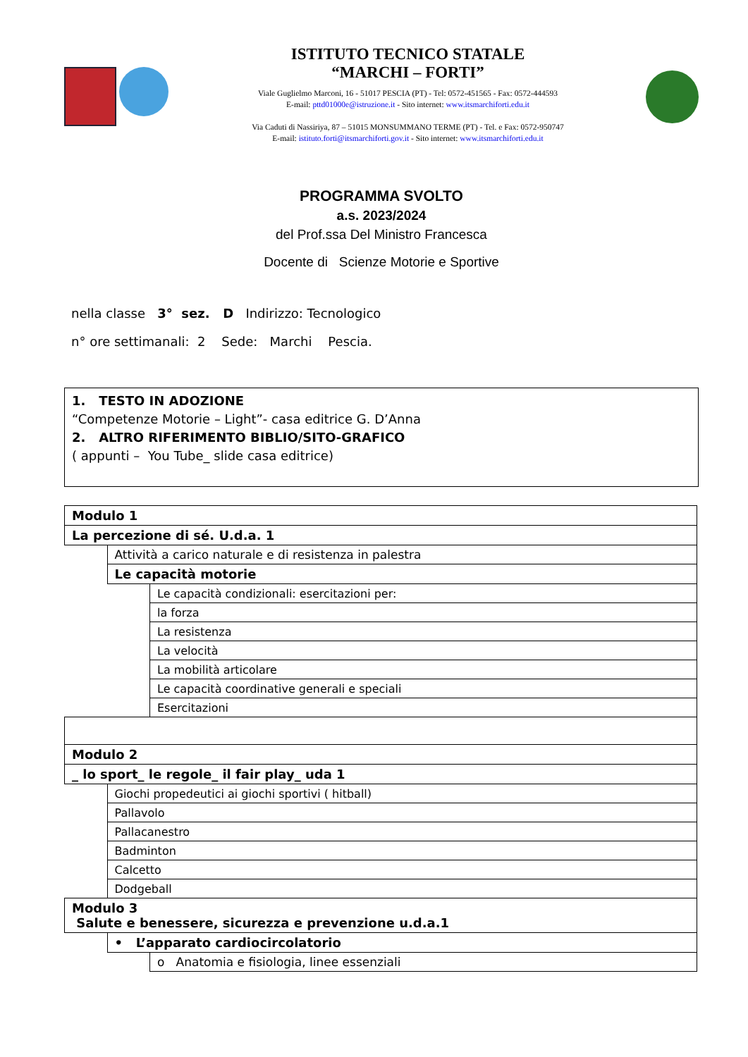ISTITUTO TECNICO STATALE
“MARCHI – FORTI”
Viale Guglielmo Marconi, 16 - 51017 PESCIA (PT) - Tel: 0572-451565 - Fax: 0572-444593
E-mail: pttd01000e@istruzione.it - Sito internet: www.itsmarchiforti.edu.it
Via Caduti di Nassiriya, 87 – 51015 MONSUMMANO TERME (PT) - Tel. e Fax: 0572-950747
E-mail: istituto.forti@itsmarchiforti.gov.it - Sito internet: www.itsmarchiforti.edu.it
PROGRAMMA SVOLTO
a.s. 2023/2024
del Prof.ssa Del Ministro Francesca
Docente di Scienze Motorie e Sportive
nella classe 3° sez. D Indirizzo: Tecnologico
n° ore settimanali: 2 Sede: Marchi Pescia.
1. TESTO IN ADOZIONE
“Competenze Motorie – Light”- casa editrice G. D’Anna
2. ALTRO RIFERIMENTO BIBLIO/SITO-GRAFICO
( appunti – You Tube_ slide casa editrice)
| Modulo 1 | | | |
| La percezione di sé. U.d.a. 1 | | | |
| | Attività a carico naturale e di resistenza in palestra | | |
| | Le capacità motorie | | |
| | | Le capacità condizionali: esercitazioni per: | |
| | | | la forza |
| | | | La resistenza |
| | | | La velocità |
| | | | La mobilità articolare |
| | | Le capacità coordinative generali e speciali | |
| | | | Esercitazioni |
| Modulo 2 | | | |
| _ lo sport_ le regole_ il fair play_ uda 1 | | | |
| | Giochi propedeutici ai giochi sportivi ( hitball) | | |
| | Pallavolo | | |
| | Pallacanestro | | |
| | Badminton | | |
| | Calcetto | | |
| | Dodgeball | | |
| Modulo 3 Salute e benessere, sicurezza e prevenzione u.d.a.1 | | | |
| | • L’apparato cardiocircolatorio | | |
| | | o Anatomia e fisiologia, linee essenziali | |